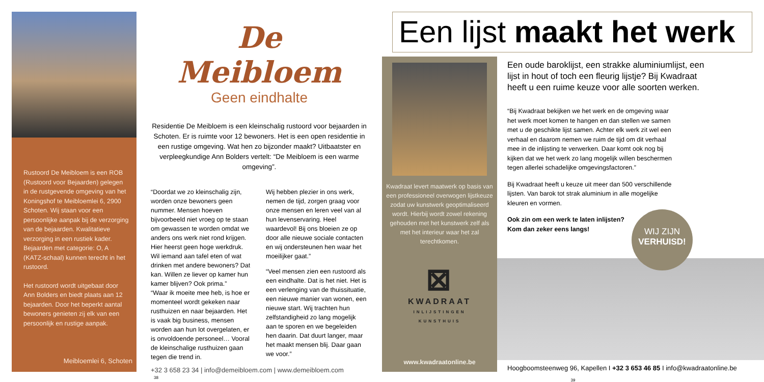Rustoord De Meibloem is een ROB (Rustoord voor Bejaarden) gelegen in de rustgevende omgeving van het Koningshof te Meibloemlei 6, 2900 Schoten. Wij staan voor een persoonlijke aanpak bij de verzorging van de bejaarden. Kwalitatieve verzorging in een rustiek kader. Bejaarden met categorie: O, A (KATZ-schaal) kunnen terecht in het rustoord.
Het rustoord wordt uitgebaat door Ann Bolders en biedt plaats aan 12 bejaarden. Door het beperkt aantal bewoners genieten zij elk van een persoonlijk en rustige aanpak.
Meibloemlei 6, Schoten
De Meibloem
Geen eindhalte
Residentie De Meibloem is een kleinschalig rustoord voor bejaarden in Schoten. Er is ruimte voor 12 bewoners. Het is een open residentie in een rustige omgeving. Wat hen zo bijzonder maakt? Uitbaatster en verpleegkundige Ann Bolders vertelt: “De Meibloem is een warme omgeving”.
“Doordat we zo kleinschalig zijn, worden onze bewoners geen nummer. Mensen hoeven bijvoorbeeld niet vroeg op te staan om gewassen te worden omdat we anders ons werk niet rond krijgen. Hier heerst geen hoge werkdruk. Wil iemand aan tafel eten of wat drinken met andere bewoners? Dat kan. Willen ze liever op kamer hun kamer blijven? Ook prima.”
“Waar ik moeite mee heb, is hoe er momenteel wordt gekeken naar rusthuizen en naar bejaarden. Het is vaak big business, mensen worden aan hun lot overgelaten, er is onvoldoende personeel… Vooral de kleinschalige rusthuizen gaan tegen die trend in.
Wij hebben plezier in ons werk, nemen de tijd, zorgen graag voor onze mensen en leren veel van al hun levenservaring. Heel waardevol! Bij ons bloeien ze op door alle nieuwe sociale contacten en wij ondersteunen hen waar het moeilijker gaat.”
“Veel mensen zien een rustoord als een eindhalte. Dat is het niet. Het is een verlenging van de thuissituatie, een nieuwe manier van wonen, een nieuwe start. Wij trachten hun zelfstandigheid zo lang mogelijk aan te sporen en we begeleiden hen daarin. Dat duurt langer, maar het maakt mensen blij. Daar gaan we voor.”
+32 3 658 23 34 | info@demeibloem.com | www.demeibloem.com
38
Een lijst maakt het werk
Kwadraat levert maatwerk op basis van een professioneel overwogen lijstkeuze zodat uw kunstwerk geoptimaliseerd wordt. Hierbij wordt zowel rekening gehouden met het kunstwerk zelf als met het interieur waar het zal terechtkomen.
⊠
KWADRAAT
INLIJSTINGEN
KUNSTHUIS
www.kwadraatonline.be
Een oude baroklijst, een strakke aluminiumlijst, een lijst in hout of toch een fleurig lijstje? Bij Kwadraat heeft u een ruime keuze voor alle soorten werken.
“Bij Kwadraat bekijken we het werk en de omgeving waar het werk moet komen te hangen en dan stellen we samen met u de geschikte lijst samen. Achter elk werk zit wel een verhaal en daarom nemen we ruim de tijd om dit verhaal mee in de inlijsting te verwerken. Daar komt ook nog bij kijken dat we het werk zo lang mogelijk willen beschermen tegen allerlei schadelijke omgevingsfactoren.”
Bij Kwadraat heeft u keuze uit meer dan 500 verschillende lijsten. Van barok tot strak aluminium in alle mogelijke kleuren en vormen.
Ook zin om een werk te laten inlijsten?
Kom dan zeker eens langs!
WIJ ZIJN
VERHUISD!
Hoogboomsteenweg 96, Kapellen I +32 3 653 46 85 I info@kwadraatonline.be
39